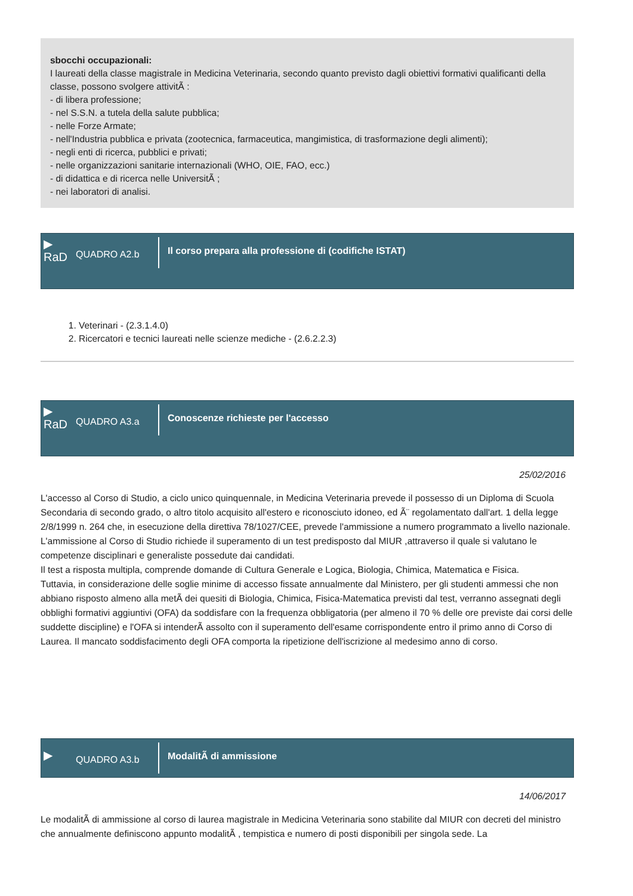sbocchi occupazionali:
I laureati della classe magistrale in Medicina Veterinaria, secondo quanto previsto dagli obiettivi formativi qualificanti della classe, possono svolgere attivitÃ :
- di libera professione;
- nel S.S.N. a tutela della salute pubblica;
- nelle Forze Armate;
- nell'Industria pubblica e privata (zootecnica, farmaceutica, mangimistica, di trasformazione degli alimenti);
- negli enti di ricerca, pubblici e privati;
- nelle organizzazioni sanitarie internazionali (WHO, OIE, FAO, ecc.)
- di didattica e di ricerca nelle UniversitÃ ;
- nei laboratori di analisi.
▶
RaD
QUADRO A2.b
Il corso prepara alla professione di (codifiche ISTAT)
1. Veterinari - (2.3.1.4.0)
2. Ricercatori e tecnici laureati nelle scienze mediche - (2.6.2.2.3)
▶
RaD
QUADRO A3.a
Conoscenze richieste per l'accesso
25/02/2016
L'accesso al Corso di Studio, a ciclo unico quinquennale, in Medicina Veterinaria prevede il possesso di un Diploma di Scuola Secondaria di secondo grado, o altro titolo acquisito all'estero e riconosciuto idoneo, ed Ã¨ regolamentato dall'art. 1 della legge 2/8/1999 n. 264 che, in esecuzione della direttiva 78/1027/CEE, prevede l'ammissione a numero programmato a livello nazionale.
L'ammissione al Corso di Studio richiede il superamento di un test predisposto dal MIUR ,attraverso il quale si valutano le competenze disciplinari e generaliste possedute dai candidati.
Il test a risposta multipla, comprende domande di Cultura Generale e Logica, Biologia, Chimica, Matematica e Fisica.
Tuttavia, in considerazione delle soglie minime di accesso fissate annualmente dal Ministero, per gli studenti ammessi che non abbiano risposto almeno alla metÃ dei quesiti di Biologia, Chimica, Fisica-Matematica previsti dal test, verranno assegnati degli obblighi formativi aggiuntivi (OFA) da soddisfare con la frequenza obbligatoria (per almeno il 70 % delle ore previste dai corsi delle suddette discipline) e l'OFA si intenderÃ assolto con il superamento dell'esame corrispondente entro il primo anno di Corso di Laurea. Il mancato soddisfacimento degli OFA comporta la ripetizione dell'iscrizione al medesimo anno di corso.
▶
QUADRO A3.b
ModalitÃ di ammissione
14/06/2017
Le modalitÃ di ammissione al corso di laurea magistrale in Medicina Veterinaria sono stabilite dal MIUR con decreti del ministro che annualmente definiscono appunto modalitÃ , tempistica e numero di posti disponibili per singola sede. La